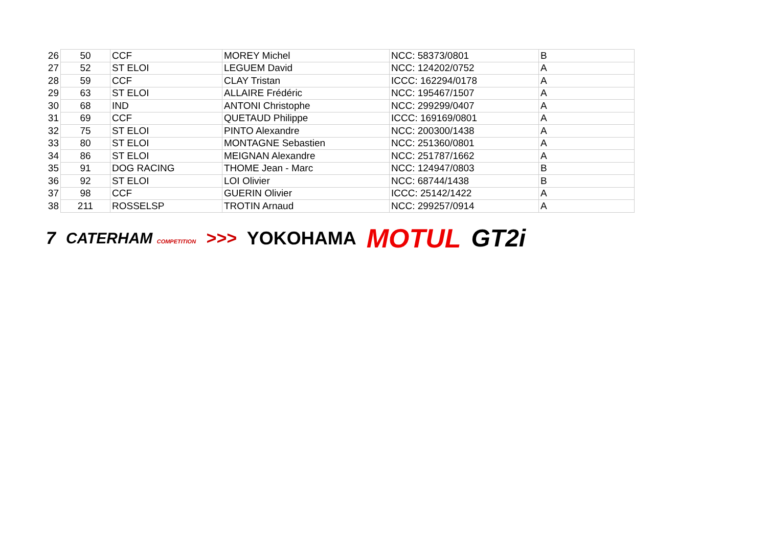| 26 | 50 | CCF | MOREY Michel | NCC: 58373/0801 | B |
| 27 | 52 | ST ELOI | LEGUEM David | NCC: 124202/0752 | A |
| 28 | 59 | CCF | CLAY Tristan | ICCC: 162294/0178 | A |
| 29 | 63 | ST ELOI | ALLAIRE Frédéric | NCC: 195467/1507 | A |
| 30 | 68 | IND | ANTONI Christophe | NCC: 299299/0407 | A |
| 31 | 69 | CCF | QUETAUD Philippe | ICCC: 169169/0801 | A |
| 32 | 75 | ST ELOI | PINTO Alexandre | NCC: 200300/1438 | A |
| 33 | 80 | ST ELOI | MONTAGNE Sebastien | NCC: 251360/0801 | A |
| 34 | 86 | ST ELOI | MEIGNAN Alexandre | NCC: 251787/1662 | A |
| 35 | 91 | DOG RACING | THOME Jean - Marc | NCC: 124947/0803 | B |
| 36 | 92 | ST ELOI | LOI Olivier | NCC: 68744/1438 | B |
| 37 | 98 | CCF | GUERIN Olivier | ICCC: 25142/1422 | A |
| 38 | 211 | ROSSELSP | TROTIN Arnaud | NCC: 299257/0914 | A |
7 CATERHAM COMPETITION >>> YOKOHAMA MOTUL GT2i